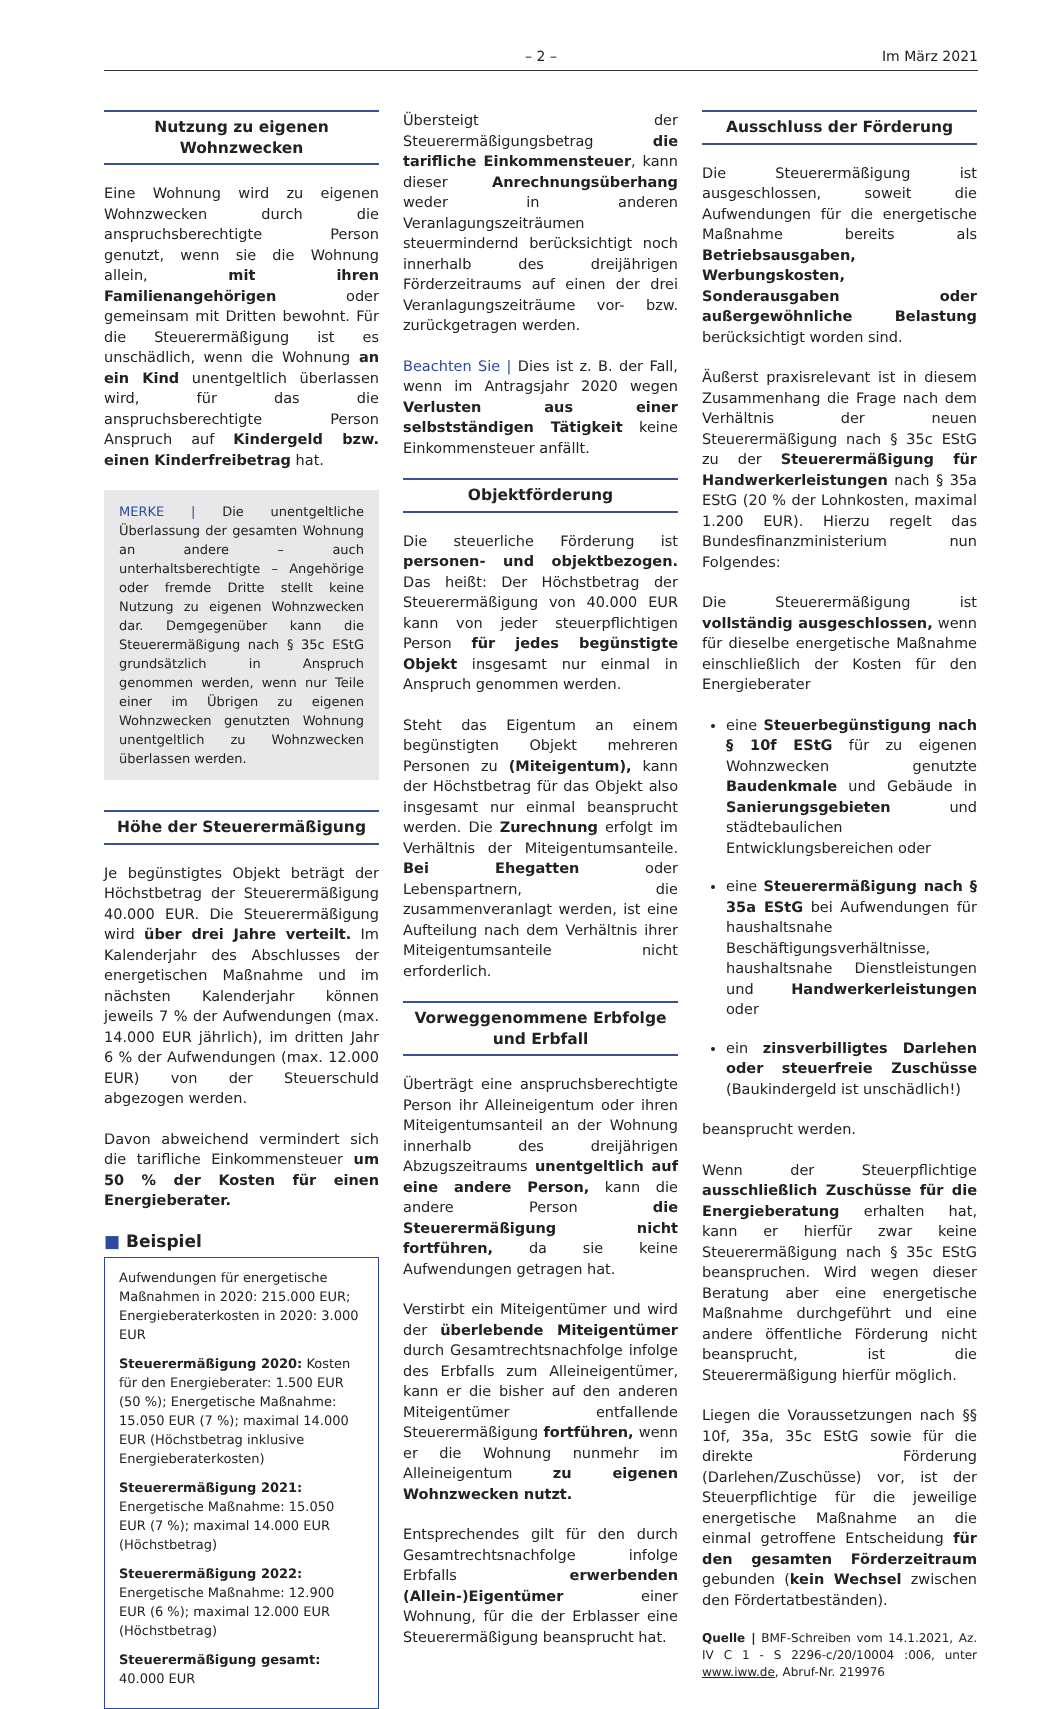– 2 – Im März 2021
Nutzung zu eigenen Wohnzwecken
Eine Wohnung wird zu eigenen Wohnzwecken durch die anspruchsberechtigte Person genutzt, wenn sie die Wohnung allein, mit ihren Familienangehörigen oder gemeinsam mit Dritten bewohnt. Für die Steuerermäßigung ist es unschädlich, wenn die Wohnung an ein Kind unentgeltlich überlassen wird, für das die anspruchsberechtigte Person Anspruch auf Kindergeld bzw. einen Kinderfreibetrag hat.
MERKE | Die unentgeltliche Überlassung der gesamten Wohnung an andere – auch unterhaltsberechtigte – Angehörige oder fremde Dritte stellt keine Nutzung zu eigenen Wohnzwecken dar. Demgegenüber kann die Steuerermäßigung nach § 35c EStG grundsätzlich in Anspruch genommen werden, wenn nur Teile einer im Übrigen zu eigenen Wohnzwecken genutzten Wohnung unentgeltlich zu Wohnzwecken überlassen werden.
Höhe der Steuerermäßigung
Je begünstigtes Objekt beträgt der Höchstbetrag der Steuerermäßigung 40.000 EUR. Die Steuerermäßigung wird über drei Jahre verteilt. Im Kalenderjahr des Abschlusses der energetischen Maßnahme und im nächsten Kalenderjahr können jeweils 7 % der Aufwendungen (max. 14.000 EUR jährlich), im dritten Jahr 6 % der Aufwendungen (max. 12.000 EUR) von der Steuerschuld abgezogen werden.
Davon abweichend vermindert sich die tarifliche Einkommensteuer um 50 % der Kosten für einen Energieberater.
■ Beispiel
Aufwendungen für energetische Maßnahmen in 2020: 215.000 EUR; Energieberaterkosten in 2020: 3.000 EUR
Steuerermäßigung 2020: Kosten für den Energieberater: 1.500 EUR (50 %); Energetische Maßnahme: 15.050 EUR (7 %); maximal 14.000 EUR (Höchstbetrag inklusive Energieberaterkosten)
Steuerermäßigung 2021: Energetische Maßnahme: 15.050 EUR (7 %); maximal 14.000 EUR (Höchstbetrag)
Steuerermäßigung 2022: Energetische Maßnahme: 12.900 EUR (6 %); maximal 12.000 EUR (Höchstbetrag)
Steuerermäßigung gesamt: 40.000 EUR
Übersteigt der Steuerermäßigungsbetrag die tarifliche Einkommensteuer, kann dieser Anrechnungsüberhang weder in anderen Veranlagungszeiträumen steuermindernd berücksichtigt noch innerhalb des dreijährigen Förderzeitraums auf einen der drei Veranlagungszeiträume vor- bzw. zurückgetragen werden.
Beachten Sie | Dies ist z. B. der Fall, wenn im Antragsjahr 2020 wegen Verlusten aus einer selbstständigen Tätigkeit keine Einkommensteuer anfällt.
Objektförderung
Die steuerliche Förderung ist personen- und objektbezogen. Das heißt: Der Höchstbetrag der Steuerermäßigung von 40.000 EUR kann von jeder steuerpflichtigen Person für jedes begünstigte Objekt insgesamt nur einmal in Anspruch genommen werden.
Steht das Eigentum an einem begünstigten Objekt mehreren Personen zu (Miteigentum), kann der Höchstbetrag für das Objekt also insgesamt nur einmal beansprucht werden. Die Zurechnung erfolgt im Verhältnis der Miteigentumsanteile. Bei Ehegatten oder Lebenspartnern, die zusammenveranlagt werden, ist eine Aufteilung nach dem Verhältnis ihrer Miteigentumsanteile nicht erforderlich.
Vorweggenommene Erbfolge
und Erbfall
Überträgt eine anspruchsberechtigte Person ihr Alleineigentum oder ihren Miteigentumsanteil an der Wohnung innerhalb des dreijährigen Abzugszeitraums unentgeltlich auf eine andere Person, kann die andere Person die Steuerermäßigung nicht fortführen, da sie keine Aufwendungen getragen hat.
Verstirbt ein Miteigentümer und wird der überlebende Miteigentümer durch Gesamtrechtsnachfolge infolge des Erbfalls zum Alleineigentümer, kann er die bisher auf den anderen Miteigentümer entfallende Steuerermäßigung fortführen, wenn er die Wohnung nunmehr im Alleineigentum zu eigenen Wohnzwecken nutzt.
Entsprechendes gilt für den durch Gesamtrechtsnachfolge infolge Erbfalls erwerbenden (Allein-)Eigentümer einer Wohnung, für die der Erblasser eine Steuerermäßigung beansprucht hat.
Ausschluss der Förderung
Die Steuerermäßigung ist ausgeschlossen, soweit die Aufwendungen für die energetische Maßnahme bereits als Betriebsausgaben, Werbungskosten, Sonderausgaben oder außergewöhnliche Belastung berücksichtigt worden sind.
Äußerst praxisrelevant ist in diesem Zusammenhang die Frage nach dem Verhältnis der neuen Steuerermäßigung nach § 35c EStG zu der Steuerermäßigung für Handwerkerleistungen nach § 35a EStG (20 % der Lohnkosten, maximal 1.200 EUR). Hierzu regelt das Bundesfinanzministerium nun Folgendes:
Die Steuerermäßigung ist vollständig ausgeschlossen, wenn für dieselbe energetische Maßnahme einschließlich der Kosten für den Energieberater
eine Steuerbegünstigung nach § 10f EStG für zu eigenen Wohnzwecken genutzte Baudenkmale und Gebäude in Sanierungsgebieten und städtebaulichen Entwicklungsbereichen oder
eine Steuerermäßigung nach § 35a EStG bei Aufwendungen für haushaltsnahe Beschäftigungsverhältnisse, haushaltsnahe Dienstleistungen und Handwerkerleistungen oder
ein zinsverbilligtes Darlehen oder steuerfreie Zuschüsse (Baukindergeld ist unschädlich!)
beansprucht werden.
Wenn der Steuerpflichtige ausschließlich Zuschüsse für die Energieberatung erhalten hat, kann er hierfür zwar keine Steuerermäßigung nach § 35c EStG beanspruchen. Wird wegen dieser Beratung aber eine energetische Maßnahme durchgeführt und eine andere öffentliche Förderung nicht beansprucht, ist die Steuerermäßigung hierfür möglich.
Liegen die Voraussetzungen nach §§ 10f, 35a, 35c EStG sowie für die direkte Förderung (Darlehen/Zuschüsse) vor, ist der Steuerpflichtige für die jeweilige energetische Maßnahme an die einmal getroffene Entscheidung für den gesamten Förderzeitraum gebunden (kein Wechsel zwischen den Fördertatbeständen).
Quelle | BMF-Schreiben vom 14.1.2021, Az. IV C 1 - S 2296-c/20/10004 :006, unter www.iww.de, Abruf-Nr. 219976